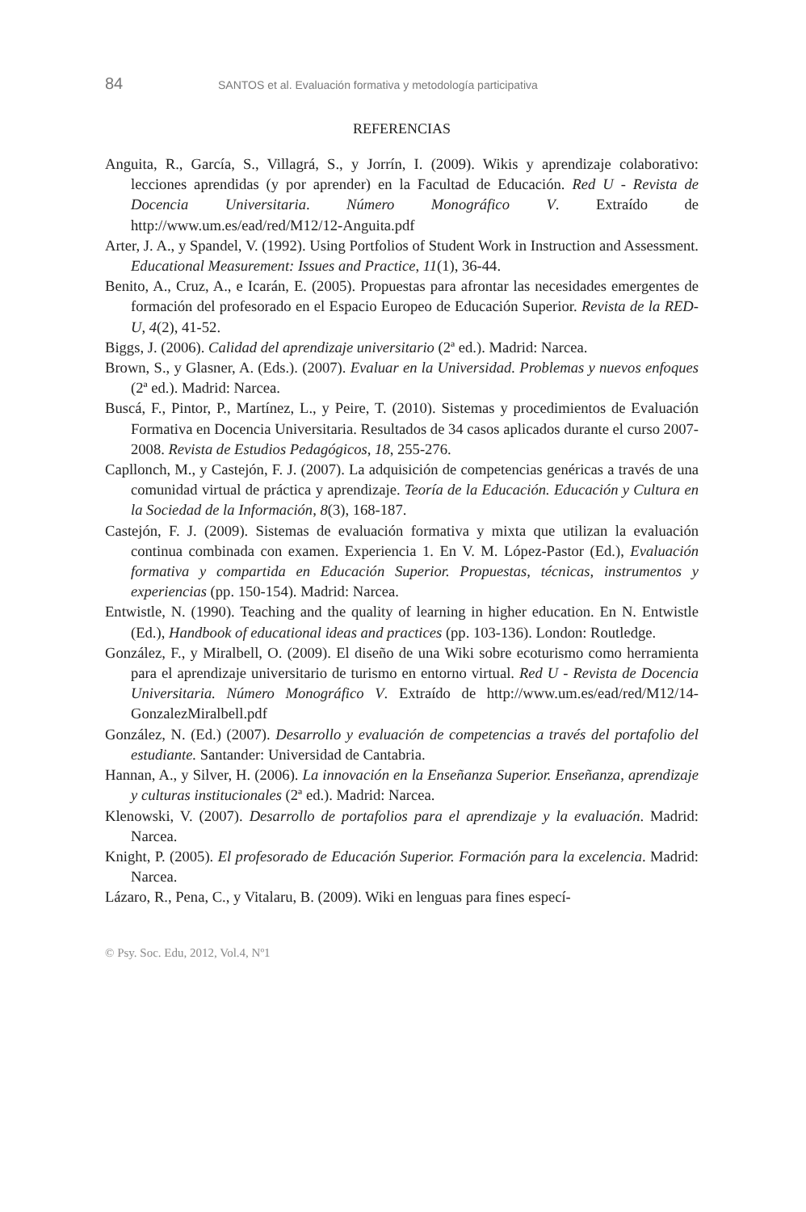84 SANTOS et al. Evaluación formativa y metodología participativa
REFERENCIAS
Anguita, R., García, S., Villagrá, S., y Jorrín, I. (2009). Wikis y aprendizaje colaborativo: lecciones aprendidas (y por aprender) en la Facultad de Educación. Red U - Revista de Docencia Universitaria. Número Monográfico V. Extraído de http://www.um.es/ead/red/M12/12-Anguita.pdf
Arter, J. A., y Spandel, V. (1992). Using Portfolios of Student Work in Instruction and Assessment. Educational Measurement: Issues and Practice, 11(1), 36-44.
Benito, A., Cruz, A., e Icarán, E. (2005). Propuestas para afrontar las necesidades emergentes de formación del profesorado en el Espacio Europeo de Educación Superior. Revista de la RED-U, 4(2), 41-52.
Biggs, J. (2006). Calidad del aprendizaje universitario (2ª ed.). Madrid: Narcea.
Brown, S., y Glasner, A. (Eds.). (2007). Evaluar en la Universidad. Problemas y nuevos enfoques (2ª ed.). Madrid: Narcea.
Buscá, F., Pintor, P., Martínez, L., y Peire, T. (2010). Sistemas y procedimientos de Evaluación Formativa en Docencia Universitaria. Resultados de 34 casos aplicados durante el curso 2007-2008. Revista de Estudios Pedagógicos, 18, 255-276.
Capllonch, M., y Castejón, F. J. (2007). La adquisición de competencias genéricas a través de una comunidad virtual de práctica y aprendizaje. Teoría de la Educación. Educación y Cultura en la Sociedad de la Información, 8(3), 168-187.
Castejón, F. J. (2009). Sistemas de evaluación formativa y mixta que utilizan la evaluación continua combinada con examen. Experiencia 1. En V. M. López-Pastor (Ed.), Evaluación formativa y compartida en Educación Superior. Propuestas, técnicas, instrumentos y experiencias (pp. 150-154). Madrid: Narcea.
Entwistle, N. (1990). Teaching and the quality of learning in higher education. En N. Entwistle (Ed.), Handbook of educational ideas and practices (pp. 103-136). London: Routledge.
González, F., y Miralbell, O. (2009). El diseño de una Wiki sobre ecoturismo como herramienta para el aprendizaje universitario de turismo en entorno virtual. Red U - Revista de Docencia Universitaria. Número Monográfico V. Extraído de http://www.um.es/ead/red/M12/14-GonzalezMiralbell.pdf
González, N. (Ed.) (2007). Desarrollo y evaluación de competencias a través del portafolio del estudiante. Santander: Universidad de Cantabria.
Hannan, A., y Silver, H. (2006). La innovación en la Enseñanza Superior. Enseñanza, aprendizaje y culturas institucionales (2ª ed.). Madrid: Narcea.
Klenowski, V. (2007). Desarrollo de portafolios para el aprendizaje y la evaluación. Madrid: Narcea.
Knight, P. (2005). El profesorado de Educación Superior. Formación para la excelencia. Madrid: Narcea.
Lázaro, R., Pena, C., y Vitalaru, B. (2009). Wiki en lenguas para fines especí-
© Psy. Soc. Edu, 2012, Vol.4, Nº1